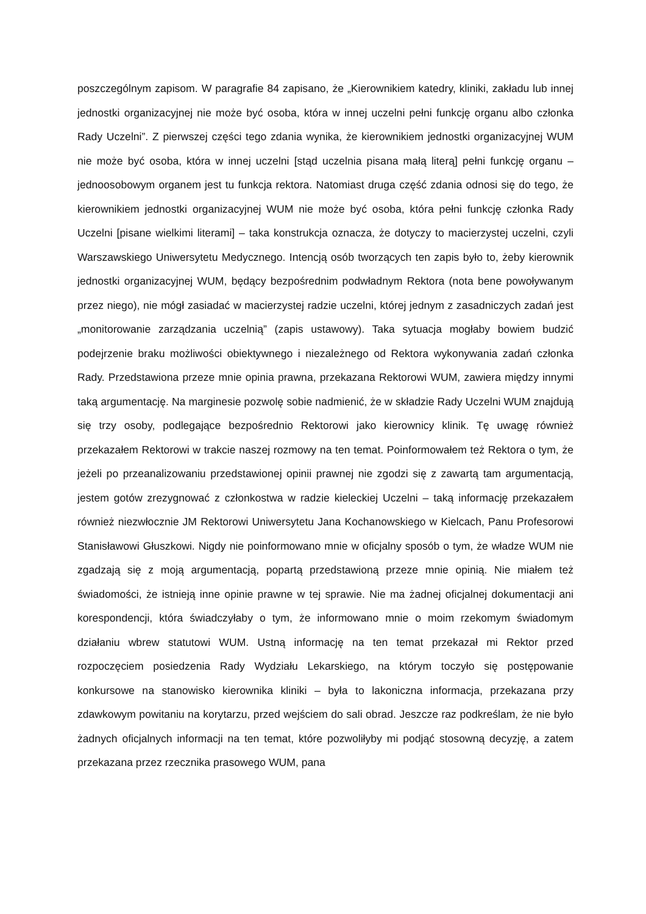poszczególnym zapisom. W paragrafie 84 zapisano, że „Kierownikiem katedry, kliniki, zakładu lub innej jednostki organizacyjnej nie może być osoba, która w innej uczelni pełni funkcję organu albo członka Rady Uczelni”. Z pierwszej części tego zdania wynika, że kierownikiem jednostki organizacyjnej WUM nie może być osoba, która w innej uczelni [stąd uczelnia pisana małą literą] pełni funkcję organu – jednoosobowym organem jest tu funkcja rektora. Natomiast druga część zdania odnosi się do tego, że kierownikiem jednostki organizacyjnej WUM nie może być osoba, która pełni funkcję członka Rady Uczelni [pisane wielkimi literami] – taka konstrukcja oznacza, że dotyczy to macierzystej uczelni, czyli Warszawskiego Uniwersytetu Medycznego. Intencją osób tworzących ten zapis było to, żeby kierownik jednostki organizacyjnej WUM, będący bezpośrednim podwładnym Rektora (nota bene powoływanym przez niego), nie mógł zasiadać w macierzystej radzie uczelni, której jednym z zasadniczych zadań jest „monitorowanie zarządzania uczelnią” (zapis ustawowy). Taka sytuacja mogłaby bowiem budzić podejrzenie braku możliwości obiektywnego i niezależnego od Rektora wykonywania zadań członka Rady. Przedstawiona przeze mnie opinia prawna, przekazana Rektorowi WUM, zawiera między innymi taką argumentację. Na marginesie pozwolę sobie nadmienić, że w składzie Rady Uczelni WUM znajdują się trzy osoby, podlegające bezpośrednio Rektorowi jako kierownicy klinik. Tę uwagę również przekazałem Rektorowi w trakcie naszej rozmowy na ten temat. Poinformowałem też Rektora o tym, że jeżeli po przeanalizowaniu przedstawionej opinii prawnej nie zgodzi się z zawartą tam argumentacją, jestem gotów zrezygnować z członkostwa w radzie kieleckiej Uczelni – taką informację przekazałem również niezwłocznie JM Rektorowi Uniwersytetu Jana Kochanowskiego w Kielcach, Panu Profesorowi Stanisławowi Głuszkowi. Nigdy nie poinformowano mnie w oficjalny sposób o tym, że władze WUM nie zgadzają się z moją argumentacją, popartą przedstawioną przeze mnie opinią. Nie miałem też świadomości, że istnieją inne opinie prawne w tej sprawie. Nie ma żadnej oficjalnej dokumentacji ani korespondencji, która świadczyłaby o tym, że informowano mnie o moim rzekomym świadomym działaniu wbrew statutowi WUM. Ustną informację na ten temat przekazał mi Rektor przed rozpoczęciem posiedzenia Rady Wydziału Lekarskiego, na którym toczyło się postępowanie konkursowe na stanowisko kierownika kliniki – była to lakoniczna informacja, przekazana przy zdawkowym powitaniu na korytarzu, przed wejściem do sali obrad. Jeszcze raz podkreślam, że nie było żadnych oficjalnych informacji na ten temat, które pozwoliłyby mi podjąć stosowną decyzję, a zatem przekazana przez rzecznika prasowego WUM, pana